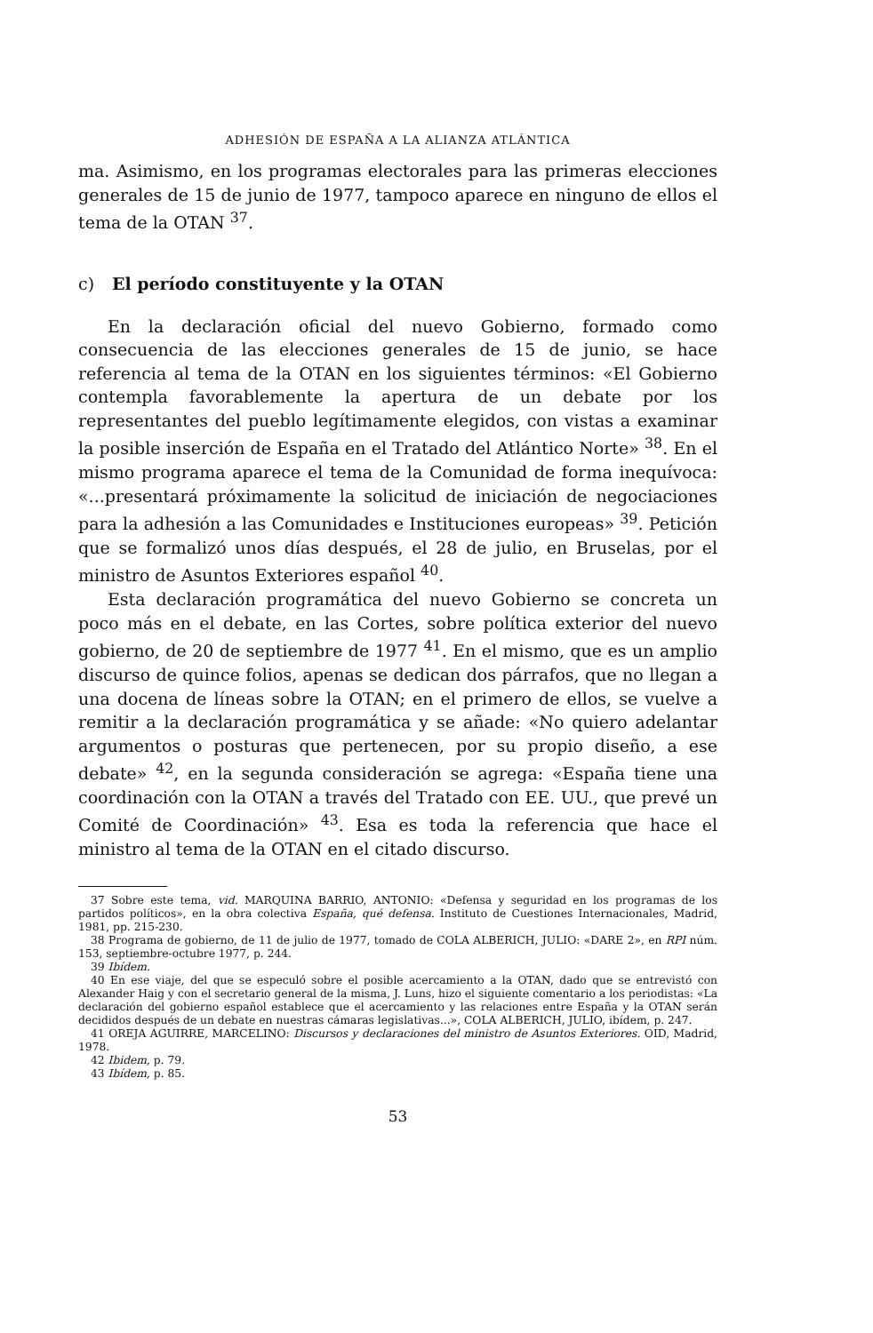ADHESIÓN DE ESPAÑA A LA ALIANZA ATLÁNTICA
ma. Asimismo, en los programas electorales para las primeras elecciones generales de 15 de junio de 1977, tampoco aparece en ninguno de ellos el tema de la OTAN <sup>37</sup>.
c) El período constituyente y la OTAN
En la declaración oficial del nuevo Gobierno, formado como consecuencia de las elecciones generales de 15 de junio, se hace referencia al tema de la OTAN en los siguientes términos: «El Gobierno contempla favorablemente la apertura de un debate por los representantes del pueblo legítimamente elegidos, con vistas a examinar la posible inserción de España en el Tratado del Atlántico Norte» <sup>38</sup>. En el mismo programa aparece el tema de la Comunidad de forma inequívoca: «...presentará próximamente la solicitud de iniciación de negociaciones para la adhesión a las Comunidades e Instituciones europeas» <sup>39</sup>. Petición que se formalizó unos días después, el 28 de julio, en Bruselas, por el ministro de Asuntos Exteriores español <sup>40</sup>.
Esta declaración programática del nuevo Gobierno se concreta un poco más en el debate, en las Cortes, sobre política exterior del nuevo gobierno, de 20 de septiembre de 1977 <sup>41</sup>. En el mismo, que es un amplio discurso de quince folios, apenas se dedican dos párrafos, que no llegan a una docena de líneas sobre la OTAN; en el primero de ellos, se vuelve a remitir a la declaración programática y se añade: «No quiero adelantar argumentos o posturas que pertenecen, por su propio diseño, a ese debate» <sup>42</sup>, en la segunda consideración se agrega: «España tiene una coordinación con la OTAN a través del Tratado con EE. UU., que prevé un Comité de Coordinación» <sup>43</sup>. Esa es toda la referencia que hace el ministro al tema de la OTAN en el citado discurso.
37 Sobre este tema, vid. MARQUINA BARRIO, ANTONIO: «Defensa y seguridad en los programas de los partidos políticos», en la obra colectiva España, qué defensa. Instituto de Cuestiones Internacionales, Madrid, 1981, pp. 215-230.
38 Programa de gobierno, de 11 de julio de 1977, tomado de COLA ALBERICH, JULIO: «DARE 2», en RPI núm. 153, septiembre-octubre 1977, p. 244.
39 Ibídem.
40 En ese viaje, del que se especuló sobre el posible acercamiento a la OTAN, dado que se entrevistó con Alexander Haig y con el secretario general de la misma, J. Luns, hizo el siguiente comentario a los periodistas: «La declaración del gobierno español establece que el acercamiento y las relaciones entre España y la OTAN serán decididos después de un debate en nuestras cámaras legislativas...», COLA ALBERICH, JULIO, ibídem, p. 247.
41 OREJA AGUIRRE, MARCELINO: Discursos y declaraciones del ministro de Asuntos Exteriores. OID, Madrid, 1978.
42 Ibidem, p. 79.
43 Ibídem, p. 85.
53